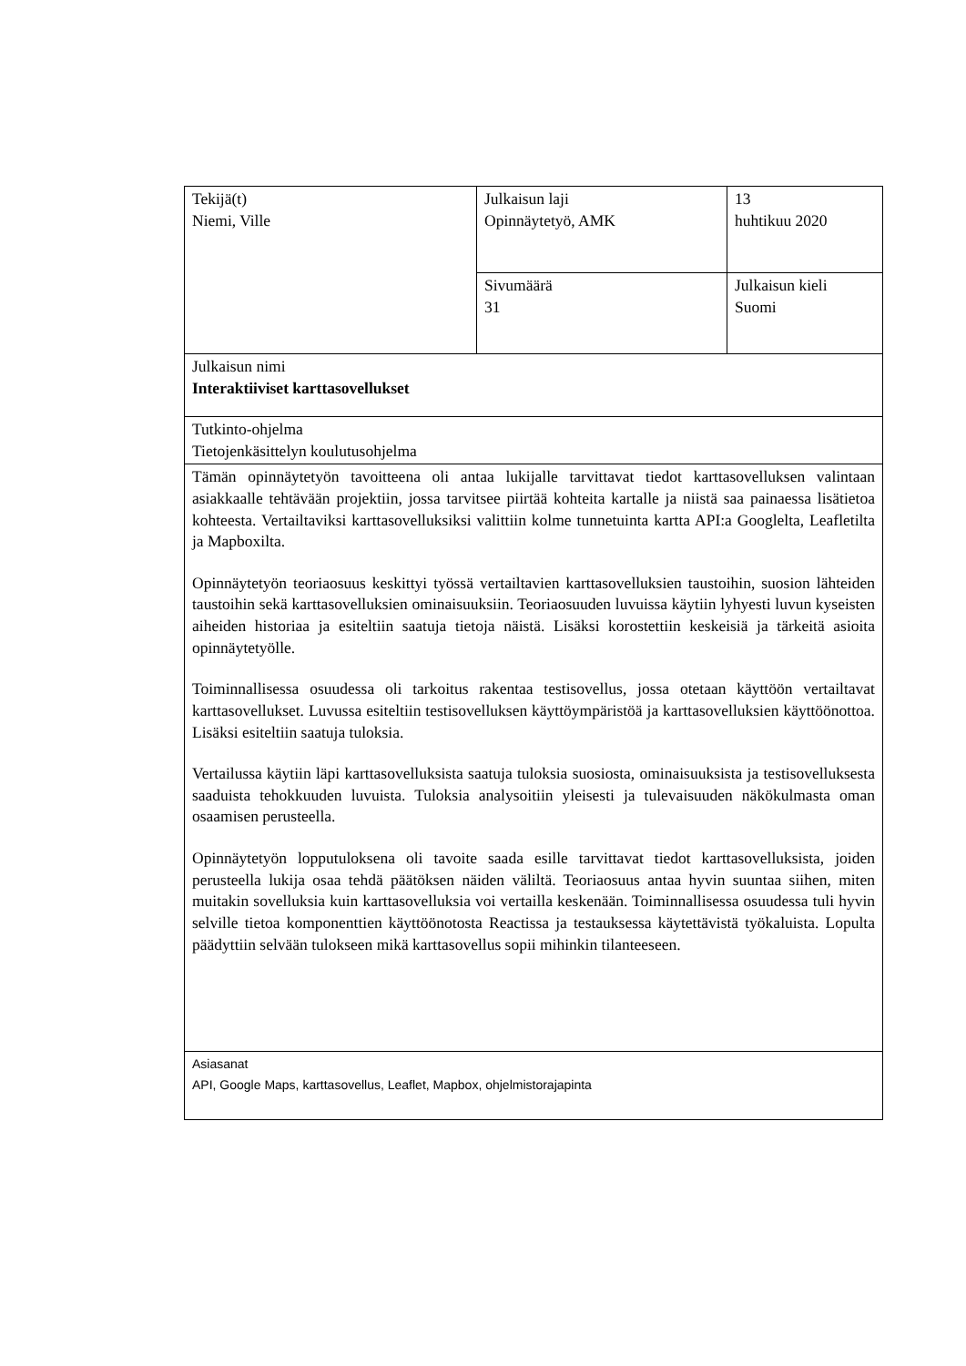| Tekijä(t) Niemi, Ville | Julkaisun laji Opinnäytetyö, AMK | 13 huhtikuu 2020 |
| | Sivumäärä 31 | Julkaisun kieli Suomi |
| Julkaisun nimi Interaktiiviset karttasovellukset | | |
| Tutkinto-ohjelma Tietojenkäsittelyn koulutusohjelma | | |
| Tämän opinnäytetyön tavoitteena oli antaa lukijalle tarvittavat tiedot karttasovelluksen valintaan asiakkaalle tehtävään projektiin, jossa tarvitsee piirtää kohteita kartalle ja niistä saa painaessa lisätietoa kohteesta. Vertailtaviksi karttasovelluksiksi valittiin kolme tunnetuinta kartta API:a Googlelta, Leafletilta ja Mapboxilta. Opinnäytetyön teoriaosuus keskittyi työssä vertailtavien karttasovelluksien taustoihin, suosion lähteiden taustoihin sekä karttasovelluksien ominaisuuksiin. Teoriaosuuden luvuissa käytiin lyhyesti luvun kyseisten aiheiden historiaa ja esiteltiin saatuja tietoja näistä. Lisäksi korostettiin keskeisiä ja tärkeitä asioita opinnäytetyölle. Toiminnallisessa osuudessa oli tarkoitus rakentaa testisovellus, jossa otetaan käyttöön vertailtavat karttasovellukset. Luvussa esiteltiin testisovelluksen käyttöympäristöä ja karttasovelluksien käyttöönottoa. Lisäksi esiteltiin saatuja tuloksia. Vertailussa käytiin läpi karttasovelluksista saatuja tuloksia suosiosta, ominaisuuksista ja testisovelluksesta saaduista tehokkuuden luvuista. Tuloksia analysoitiin yleisesti ja tulevaisuuden näkökulmasta oman osaamisen perusteella. Opinnäytetyön lopputuloksena oli tavoite saada esille tarvittavat tiedot karttasovelluksista, joiden perusteella lukija osaa tehdä päätöksen näiden väliltä. Teoriaosuus antaa hyvin suuntaa siihen, miten muitakin sovelluksia kuin karttasovelluksia voi vertailla keskenään. Toiminnallisessa osuudessa tuli hyvin selville tietoa komponenttien käyttöönotosta Reactissa ja testauksessa käytettävistä työkaluista. Lopulta päädyttiin selvään tulokseen mikä karttasovellus sopii mihinkin tilanteeseen. | | |
| Asiasanat API, Google Maps, karttasovellus, Leaflet, Mapbox, ohjelmistorajapinta | | |